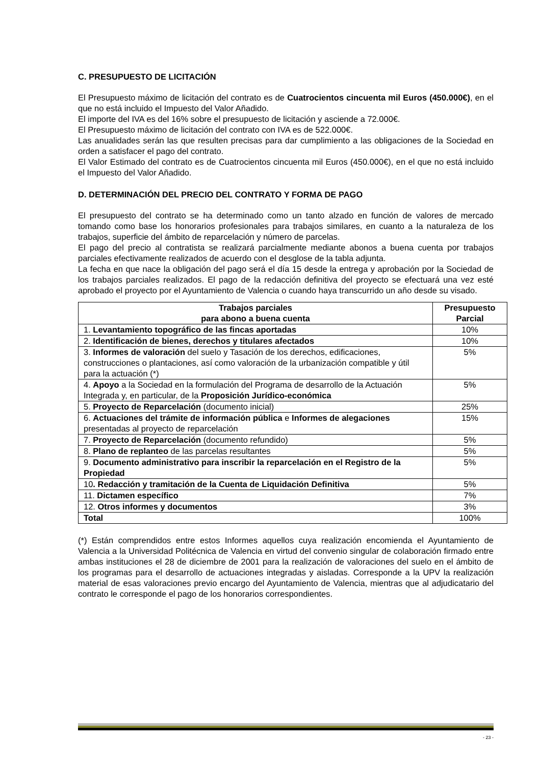C. PRESUPUESTO DE LICITACIÓN
El Presupuesto máximo de licitación del contrato es de Cuatrocientos cincuenta mil Euros (450.000€), en el que no está incluido el Impuesto del Valor Añadido.
El importe del IVA es del 16% sobre el presupuesto de licitación y asciende a 72.000€.
El Presupuesto máximo de licitación del contrato con IVA es de 522.000€.
Las anualidades serán las que resulten precisas para dar cumplimiento a las obligaciones de la Sociedad en orden a satisfacer el pago del contrato.
El Valor Estimado del contrato es de Cuatrocientos cincuenta mil Euros (450.000€), en el que no está incluido el Impuesto del Valor Añadido.
D. DETERMINACIÓN DEL PRECIO DEL CONTRATO Y FORMA DE PAGO
El presupuesto del contrato se ha determinado como un tanto alzado en función de valores de mercado tomando como base los honorarios profesionales para trabajos similares, en cuanto a la naturaleza de los trabajos, superficie del ámbito de reparcelación y número de parcelas.
El pago del precio al contratista se realizará parcialmente mediante abonos a buena cuenta por trabajos parciales efectivamente realizados de acuerdo con el desglose de la tabla adjunta.
La fecha en que nace la obligación del pago será el día 15 desde la entrega y aprobación por la Sociedad de los trabajos parciales realizados. El pago de la redacción definitiva del proyecto se efectuará una vez esté aprobado el proyecto por el Ayuntamiento de Valencia o cuando haya transcurrido un año desde su visado.
| Trabajos parciales para abono a buena cuenta | Presupuesto Parcial |
| --- | --- |
| 1. Levantamiento topográfico de las fincas aportadas | 10% |
| 2. Identificación de bienes, derechos y titulares afectados | 10% |
| 3. Informes de valoración del suelo y Tasación de los derechos, edificaciones, construcciones o plantaciones, así como valoración de la urbanización compatible y útil para la actuación (*) | 5% |
| 4. Apoyo a la Sociedad en la formulación del Programa de desarrollo de la Actuación Integrada y, en particular, de la Proposición Jurídico-económica | 5% |
| 5. Proyecto de Reparcelación (documento inicial) | 25% |
| 6. Actuaciones del trámite de información pública e Informes de alegaciones presentadas al proyecto de reparcelación | 15% |
| 7. Proyecto de Reparcelación (documento refundido) | 5% |
| 8. Plano de replanteo de las parcelas resultantes | 5% |
| 9. Documento administrativo para inscribir la reparcelación en el Registro de la Propiedad | 5% |
| 10 . Redacción y tramitación de la Cuenta de Liquidación Definitiva | 5% |
| 11. Dictamen específico | 7% |
| 12. Otros informes y documentos | 3% |
| Total | 100% |
(*) Están comprendidos entre estos Informes aquellos cuya realización encomienda el Ayuntamiento de Valencia a la Universidad Politécnica de Valencia en virtud del convenio singular de colaboración firmado entre ambas instituciones el 28 de diciembre de 2001 para la realización de valoraciones del suelo en el ámbito de los programas para el desarrollo de actuaciones integradas y aisladas. Corresponde a la UPV la realización material de esas valoraciones previo encargo del Ayuntamiento de Valencia, mientras que al adjudicatario del contrato le corresponde el pago de los honorarios correspondientes.
- 23 -